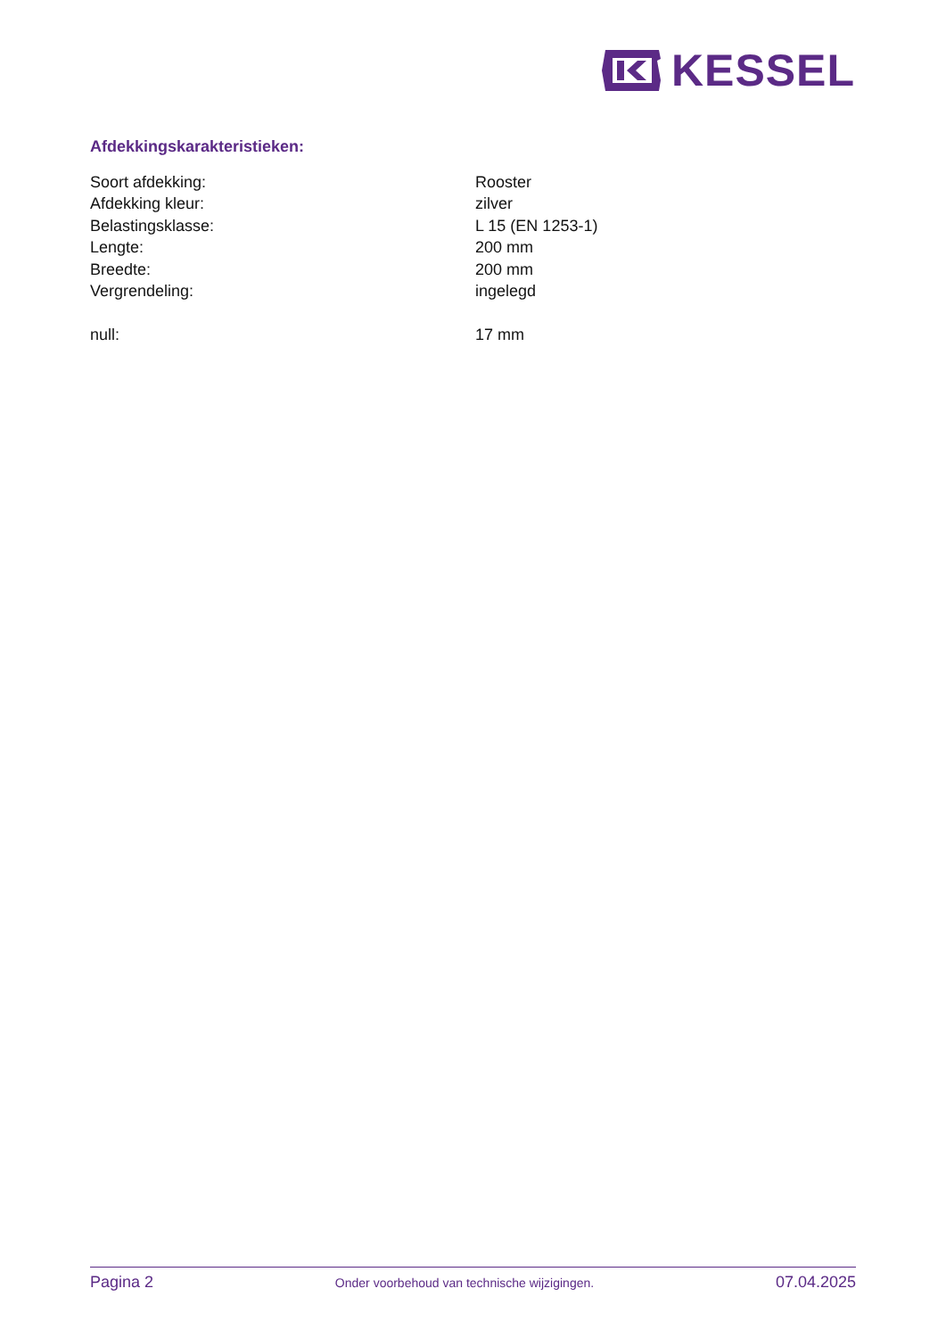KESSEL
Afdekkingskarakteristieken:
| Soort afdekking: | Rooster |
| Afdekking kleur: | zilver |
| Belastingsklasse: | L 15 (EN 1253-1) |
| Lengte: | 200 mm |
| Breedte: | 200 mm |
| Vergrendeling: | ingelegd |
| null: | 17 mm |
Pagina 2 Onder voorbehoud van technische wijzigingen. 07.04.2025